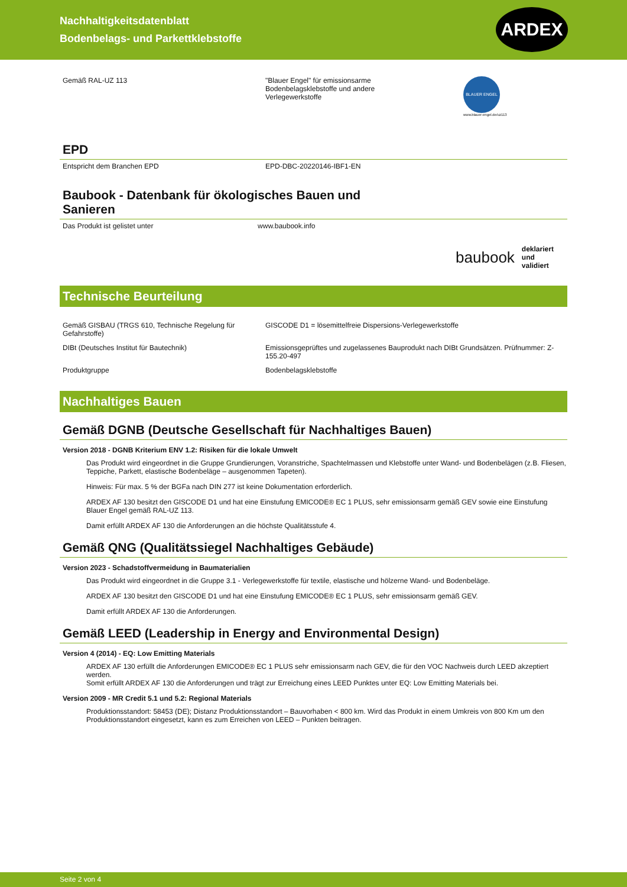Nachhaltigkeitsdatenblatt
Bodenbelags- und Parkettklebstoffe
ARDEX
Gemäß RAL-UZ 113 "Blauer Engel" für emissionsarme Bodenbelagsklebstoffe und andere Verlegewerkstoffe
BLAUER ENGEL
www.blauer-engel.de/uz113
EPD
Entspricht dem Branchen EPD EPD-DBC-20220146-IBF1-EN
Baubook - Datenbank für ökologisches Bauen und
Sanieren
Das Produkt ist gelistet unter www.baubook.info
baubook deklariert und
validiert
Technische Beurteilung
Gemäß GISBAU (TRGS 610, Technische Regelung für Gefahrstoffe)
GISCODE D1 = lösemittelfreie Dispersions-Verlegewerkstoffe
DIBt (Deutsches Institut für Bautechnik) Emissionsgeprüftes und zugelassenes Bauprodukt nach DIBt Grundsätzen. Prüfnummer: Z-155.20-497
Produktgruppe Bodenbelagsklebstoffe
Nachhaltiges Bauen
Gemäß DGNB (Deutsche Gesellschaft für Nachhaltiges Bauen)
Version 2018 - DGNB Kriterium ENV 1.2: Risiken für die lokale Umwelt
Das Produkt wird eingeordnet in die Gruppe Grundierungen, Voranstriche, Spachtelmassen und Klebstoffe unter Wand- und Bodenbelägen (z.B. Fliesen, Teppiche, Parkett, elastische Bodenbeläge – ausgenommen Tapeten).
Hinweis: Für max. 5 % der BGFa nach DIN 277 ist keine Dokumentation erforderlich.
ARDEX AF 130 besitzt den GISCODE D1 und hat eine Einstufung EMICODE® EC 1 PLUS, sehr emissionsarm gemäß GEV sowie eine Einstufung Blauer Engel gemäß RAL-UZ 113.
Damit erfüllt ARDEX AF 130 die Anforderungen an die höchste Qualitätsstufe 4.
Gemäß QNG (Qualitätssiegel Nachhaltiges Gebäude)
Version 2023 - Schadstoffvermeidung in Baumaterialien
Das Produkt wird eingeordnet in die Gruppe 3.1 - Verlegewerkstoffe für textile, elastische und hölzerne Wand- und Bodenbeläge.
ARDEX AF 130 besitzt den GISCODE D1 und hat eine Einstufung EMICODE® EC 1 PLUS, sehr emissionsarm gemäß GEV.
Damit erfüllt ARDEX AF 130 die Anforderungen.
Gemäß LEED (Leadership in Energy and Environmental Design)
Version 4 (2014) - EQ: Low Emitting Materials
ARDEX AF 130 erfüllt die Anforderungen EMICODE® EC 1 PLUS sehr emissionsarm nach GEV, die für den VOC Nachweis durch LEED akzeptiert werden.
Somit erfüllt ARDEX AF 130 die Anforderungen und trägt zur Erreichung eines LEED Punktes unter EQ: Low Emitting Materials bei.
Version 2009 - MR Credit 5.1 und 5.2: Regional Materials
Produktionsstandort: 58453 (DE); Distanz Produktionsstandort – Bauvorhaben < 800 km. Wird das Produkt in einem Umkreis von 800 Km um den Produktionsstandort eingesetzt, kann es zum Erreichen von LEED – Punkten beitragen.
Seite 2 von 4